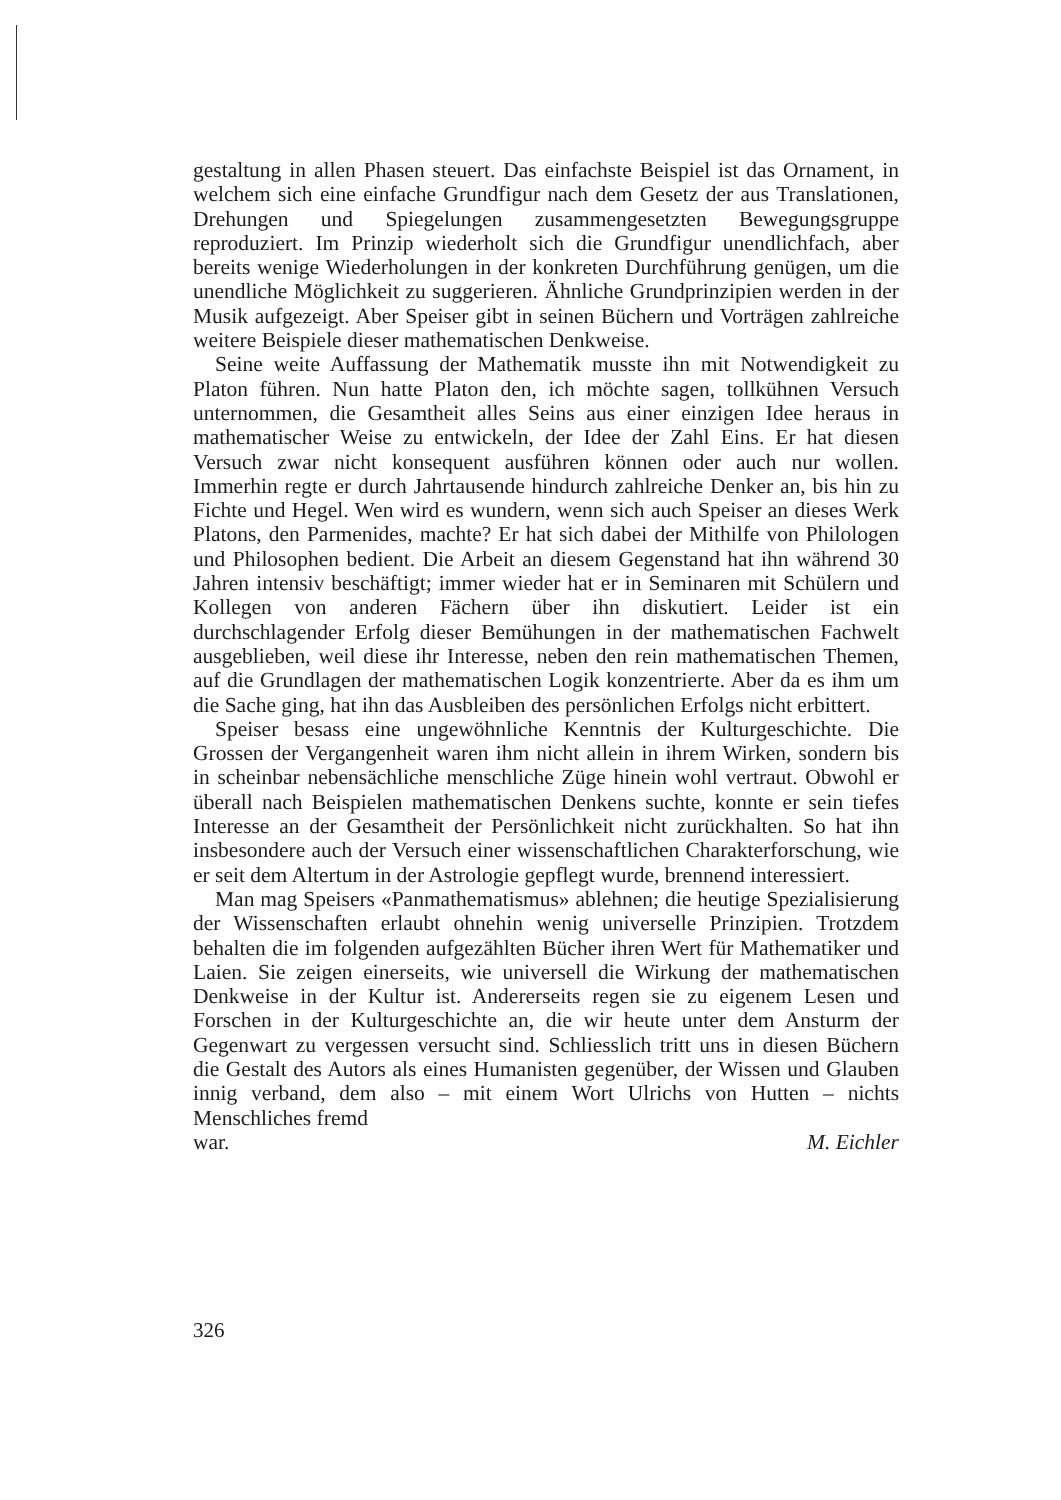gestaltung in allen Phasen steuert. Das einfachste Beispiel ist das Ornament, in welchem sich eine einfache Grundfigur nach dem Gesetz der aus Translationen, Drehungen und Spiegelungen zusammengesetzten Bewegungsgruppe reproduziert. Im Prinzip wiederholt sich die Grundfigur unendlichfach, aber bereits wenige Wiederholungen in der konkreten Durchführung genügen, um die unendliche Möglichkeit zu suggerieren. Ähnliche Grundprinzipien werden in der Musik aufgezeigt. Aber Speiser gibt in seinen Büchern und Vorträgen zahlreiche weitere Beispiele dieser mathematischen Denkweise.
Seine weite Auffassung der Mathematik musste ihn mit Notwendigkeit zu Platon führen. Nun hatte Platon den, ich möchte sagen, tollkühnen Versuch unternommen, die Gesamtheit alles Seins aus einer einzigen Idee heraus in mathematischer Weise zu entwickeln, der Idee der Zahl Eins. Er hat diesen Versuch zwar nicht konsequent ausführen können oder auch nur wollen. Immerhin regte er durch Jahrtausende hindurch zahlreiche Denker an, bis hin zu Fichte und Hegel. Wen wird es wundern, wenn sich auch Speiser an dieses Werk Platons, den Parmenides, machte? Er hat sich dabei der Mithilfe von Philologen und Philosophen bedient. Die Arbeit an diesem Gegenstand hat ihn während 30 Jahren intensiv beschäftigt; immer wieder hat er in Seminaren mit Schülern und Kollegen von anderen Fächern über ihn diskutiert. Leider ist ein durchschlagender Erfolg dieser Bemühungen in der mathematischen Fachwelt ausgeblieben, weil diese ihr Interesse, neben den rein mathematischen Themen, auf die Grundlagen der mathematischen Logik konzentrierte. Aber da es ihm um die Sache ging, hat ihn das Ausbleiben des persönlichen Erfolgs nicht erbittert.
Speiser besass eine ungewöhnliche Kenntnis der Kulturgeschichte. Die Grossen der Vergangenheit waren ihm nicht allein in ihrem Wirken, sondern bis in scheinbar nebensächliche menschliche Züge hinein wohl vertraut. Obwohl er überall nach Beispielen mathematischen Denkens suchte, konnte er sein tiefes Interesse an der Gesamtheit der Persönlichkeit nicht zurückhalten. So hat ihn insbesondere auch der Versuch einer wissenschaftlichen Charakterforschung, wie er seit dem Altertum in der Astrologie gepflegt wurde, brennend interessiert.
Man mag Speisers «Panmathematismus» ablehnen; die heutige Spezialisierung der Wissenschaften erlaubt ohnehin wenig universelle Prinzipien. Trotzdem behalten die im folgenden aufgezählten Bücher ihren Wert für Mathematiker und Laien. Sie zeigen einerseits, wie universell die Wirkung der mathematischen Denkweise in der Kultur ist. Andererseits regen sie zu eigenem Lesen und Forschen in der Kulturgeschichte an, die wir heute unter dem Ansturm der Gegenwart zu vergessen versucht sind. Schliesslich tritt uns in diesen Büchern die Gestalt des Autors als eines Humanisten gegenüber, der Wissen und Glauben innig verband, dem also – mit einem Wort Ulrichs von Hutten – nichts Menschliches fremd
war. M. Eichler
326